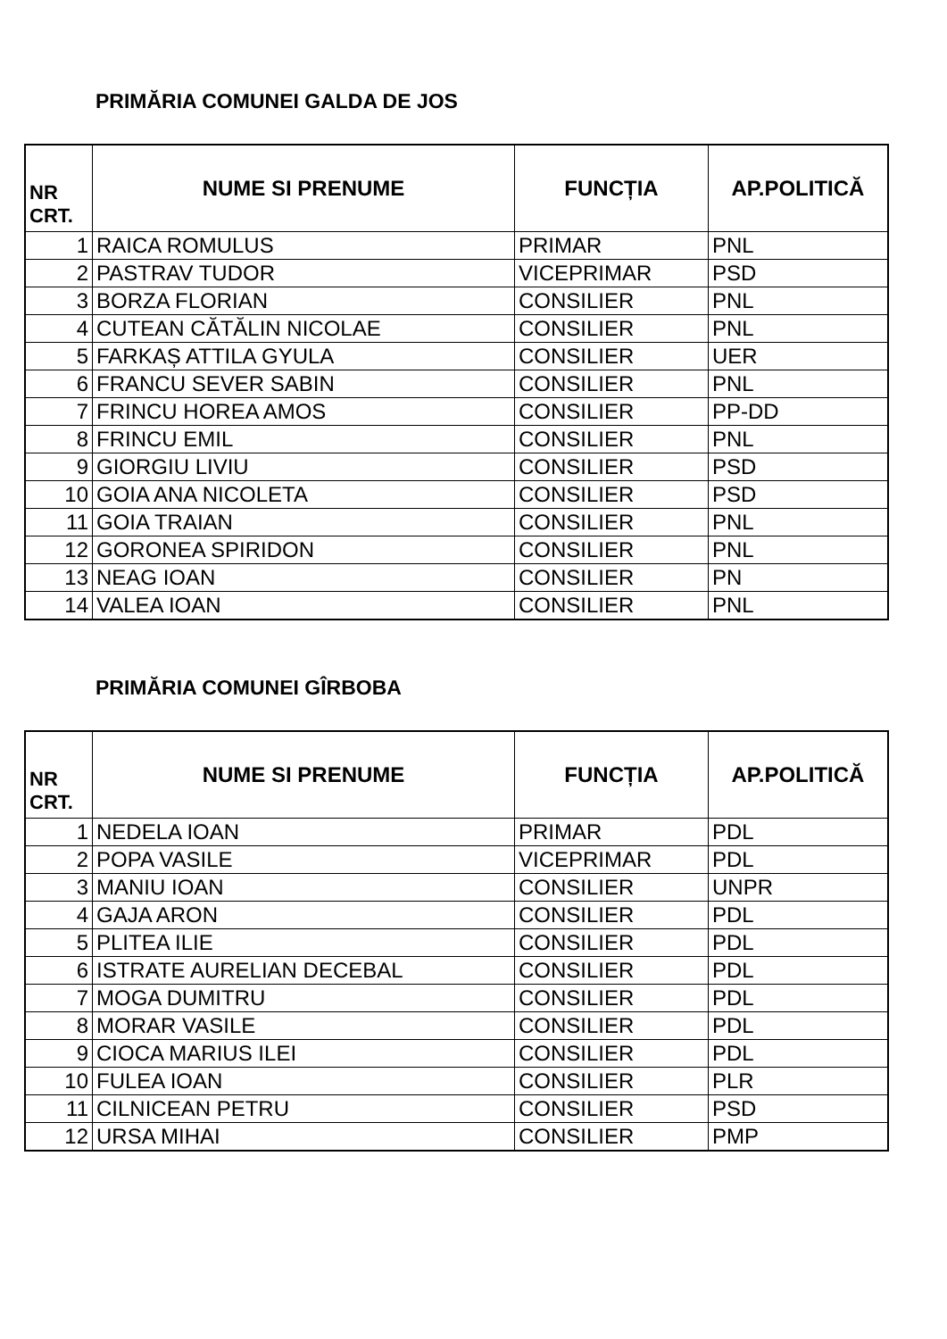PRIMĂRIA COMUNEI GALDA DE JOS
| NR CRT. | NUME SI PRENUME | FUNCȚIA | AP.POLITICĂ |
| --- | --- | --- | --- |
| 1 | RAICA ROMULUS | PRIMAR | PNL |
| 2 | PASTRAV TUDOR | VICEPRIMAR | PSD |
| 3 | BORZA FLORIAN | CONSILIER | PNL |
| 4 | CUTEAN CĂTĂLIN NICOLAE | CONSILIER | PNL |
| 5 | FARKAȘ ATTILA GYULA | CONSILIER | UER |
| 6 | FRANCU SEVER SABIN | CONSILIER | PNL |
| 7 | FRINCU HOREA AMOS | CONSILIER | PP-DD |
| 8 | FRINCU EMIL | CONSILIER | PNL |
| 9 | GIORGIU LIVIU | CONSILIER | PSD |
| 10 | GOIA ANA NICOLETA | CONSILIER | PSD |
| 11 | GOIA TRAIAN | CONSILIER | PNL |
| 12 | GORONEA SPIRIDON | CONSILIER | PNL |
| 13 | NEAG IOAN | CONSILIER | PN |
| 14 | VALEA IOAN | CONSILIER | PNL |
PRIMĂRIA COMUNEI GÎRBOBA
| NR CRT. | NUME SI PRENUME | FUNCȚIA | AP.POLITICĂ |
| --- | --- | --- | --- |
| 1 | NEDELA IOAN | PRIMAR | PDL |
| 2 | POPA VASILE | VICEPRIMAR | PDL |
| 3 | MANIU IOAN | CONSILIER | UNPR |
| 4 | GAJA ARON | CONSILIER | PDL |
| 5 | PLITEA ILIE | CONSILIER | PDL |
| 6 | ISTRATE AURELIAN DECEBAL | CONSILIER | PDL |
| 7 | MOGA DUMITRU | CONSILIER | PDL |
| 8 | MORAR VASILE | CONSILIER | PDL |
| 9 | CIOCA MARIUS ILEI | CONSILIER | PDL |
| 10 | FULEA IOAN | CONSILIER | PLR |
| 11 | CILNICEAN PETRU | CONSILIER | PSD |
| 12 | URSA MIHAI | CONSILIER | PMP |